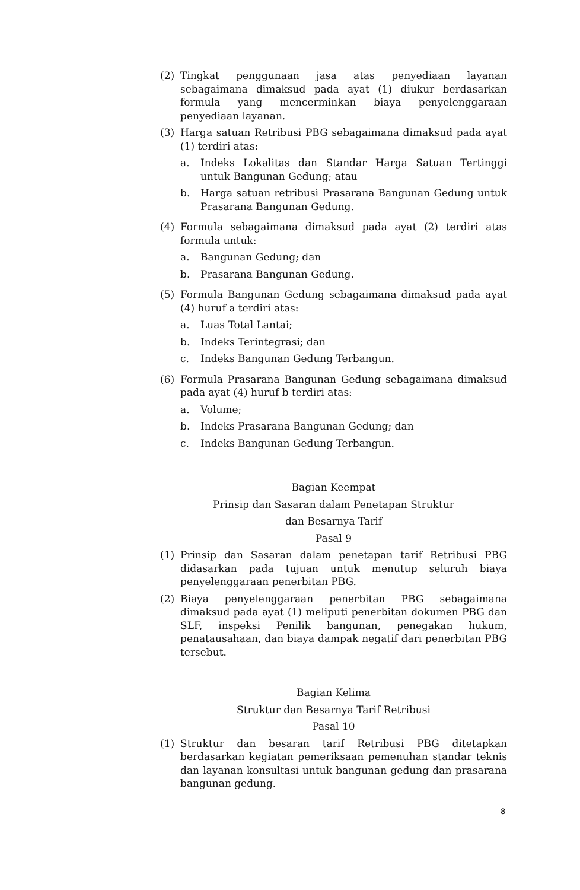(2) Tingkat penggunaan jasa atas penyediaan layanan sebagaimana dimaksud pada ayat (1) diukur berdasarkan formula yang mencerminkan biaya penyelenggaraan penyediaan layanan.
(3) Harga satuan Retribusi PBG sebagaimana dimaksud pada ayat (1) terdiri atas:
a. Indeks Lokalitas dan Standar Harga Satuan Tertinggi untuk Bangunan Gedung; atau
b. Harga satuan retribusi Prasarana Bangunan Gedung untuk Prasarana Bangunan Gedung.
(4) Formula sebagaimana dimaksud pada ayat (2) terdiri atas formula untuk:
a. Bangunan Gedung; dan
b. Prasarana Bangunan Gedung.
(5) Formula Bangunan Gedung sebagaimana dimaksud pada ayat (4) huruf a terdiri atas:
a. Luas Total Lantai;
b. Indeks Terintegrasi; dan
c. Indeks Bangunan Gedung Terbangun.
(6) Formula Prasarana Bangunan Gedung sebagaimana dimaksud pada ayat (4) huruf b terdiri atas:
a. Volume;
b. Indeks Prasarana Bangunan Gedung; dan
c. Indeks Bangunan Gedung Terbangun.
Bagian Keempat
Prinsip dan Sasaran dalam Penetapan Struktur
dan Besarnya Tarif
Pasal 9
(1) Prinsip dan Sasaran dalam penetapan tarif Retribusi PBG didasarkan pada tujuan untuk menutup seluruh biaya penyelenggaraan penerbitan PBG.
(2) Biaya penyelenggaraan penerbitan PBG sebagaimana dimaksud pada ayat (1) meliputi penerbitan dokumen PBG dan SLF, inspeksi Penilik bangunan, penegakan hukum, penatausahaan, dan biaya dampak negatif dari penerbitan PBG tersebut.
Bagian Kelima
Struktur dan Besarnya Tarif Retribusi
Pasal 10
(1) Struktur dan besaran tarif Retribusi PBG ditetapkan berdasarkan kegiatan pemeriksaan pemenuhan standar teknis dan layanan konsultasi untuk bangunan gedung dan prasarana bangunan gedung.
8